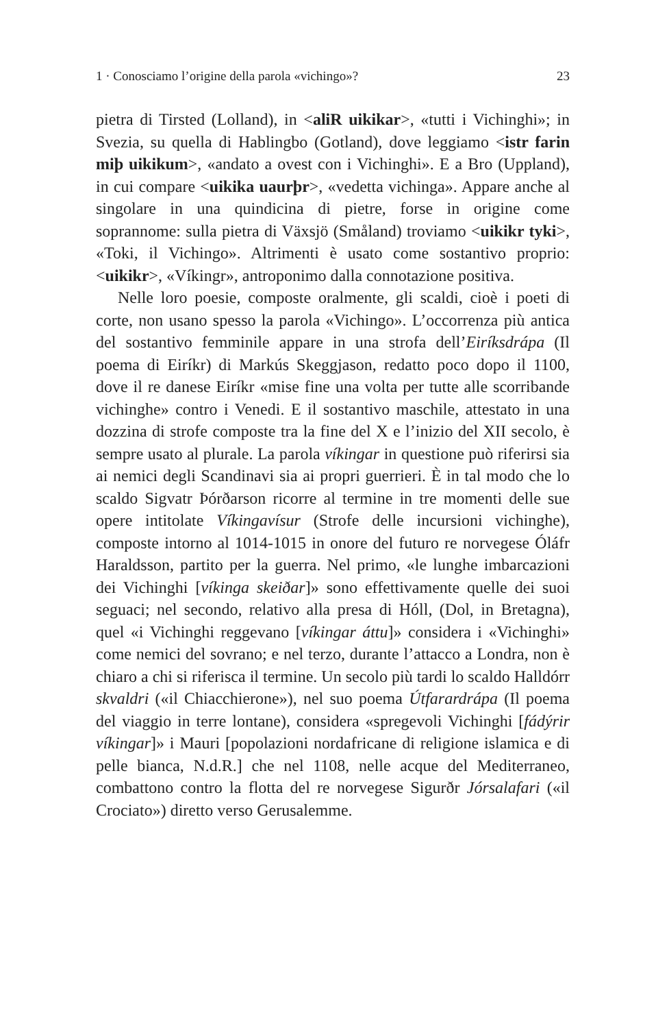1 · Conosciamo l’origine della parola «vichingo»? 23
pietra di Tirsted (Lolland), in <aliR uikikar>, «tutti i Vichinghi»; in Svezia, su quella di Hablingbo (Gotland), dove leggiamo <istr farin miþ uikikum>, «andato a ovest con i Vichinghi». E a Bro (Uppland), in cui compare <uikika uaurþr>, «vedetta vichinga». Appare anche al singolare in una quindicina di pietre, forse in origine come soprannome: sulla pietra di Växsjö (Småland) troviamo <uikikr tyki>, «Toki, il Vichingo». Altrimenti è usato come sostantivo proprio: <uikikr>, «Víkingr», antroponimo dalla connotazione positiva.
Nelle loro poesie, composte oralmente, gli scaldi, cioè i poeti di corte, non usano spesso la parola «Vichingo». L’occorrenza più antica del sostantivo femminile appare in una strofa dell’Eiríksdrápa (Il poema di Eiríkr) di Markús Skeggjason, redatto poco dopo il 1100, dove il re danese Eiríkr «mise fine una volta per tutte alle scorribande vichinghe» contro i Venedi. E il sostantivo maschile, attestato in una dozzina di strofe composte tra la fine del X e l’inizio del XII secolo, è sempre usato al plurale. La parola víkingar in questione può riferirsi sia ai nemici degli Scandinavi sia ai propri guerrieri. È in tal modo che lo scaldo Sigvatr Þórðarson ricorre al termine in tre momenti delle sue opere intitolate Víkingavísur (Strofe delle incursioni vichinghe), composte intorno al 1014-1015 in onore del futuro re norvegese Óláfr Haraldsson, partito per la guerra. Nel primo, «le lunghe imbarcazioni dei Vichinghi [víkinga skeiðar]» sono effettivamente quelle dei suoi seguaci; nel secondo, relativo alla presa di Hóll, (Dol, in Bretagna), quel «i Vichinghi reggevano [víkingar áttu]» considera i «Vichinghi» come nemici del sovrano; e nel terzo, durante l’attacco a Londra, non è chiaro a chi si riferisca il termine. Un secolo più tardi lo scaldo Halldórr skvaldri («il Chiacchierone»), nel suo poema Útfarardrápa (Il poema del viaggio in terre lontane), considera «spregevoli Vichinghi [fádýrir víkingar]» i Mauri [popolazioni nordafricane di religione islamica e di pelle bianca, N.d.R.] che nel 1108, nelle acque del Mediterraneo, combattono contro la flotta del re norvegese Sigurðr Jórsalafari («il Crociato») diretto verso Gerusalemme.